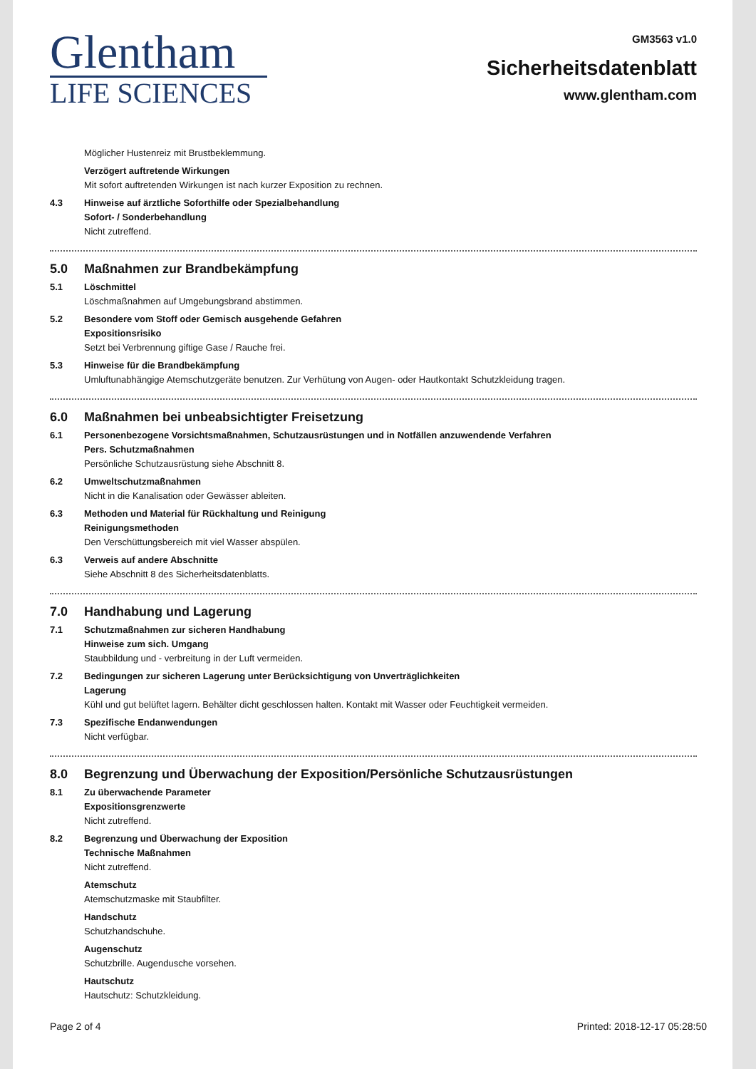Glentham
LIFE SCIENCES
GM3563 v1.0
Sicherheitsdatenblatt
www.glentham.com
Möglicher Hustenreiz mit Brustbeklemmung.
Verzögert auftretende Wirkungen
Mit sofort auftretenden Wirkungen ist nach kurzer Exposition zu rechnen.
4.3 Hinweise auf ärztliche Soforthilfe oder Spezialbehandlung
Sofort- / Sonderbehandlung
Nicht zutreffend.
5.0 Maßnahmen zur Brandbekämpfung
5.1 Löschmittel
Löschmaßnahmen auf Umgebungsbrand abstimmen.
5.2 Besondere vom Stoff oder Gemisch ausgehende Gefahren
Expositionsrisiko
Setzt bei Verbrennung giftige Gase / Rauche frei.
5.3 Hinweise für die Brandbekämpfung
Umluftunabhängige Atemschutzgeräte benutzen. Zur Verhütung von Augen- oder Hautkontakt Schutzkleidung tragen.
6.0 Maßnahmen bei unbeabsichtigter Freisetzung
6.1 Personenbezogene Vorsichtsmaßnahmen, Schutzausrüstungen und in Notfällen anzuwendende Verfahren
Pers. Schutzmaßnahmen
Persönliche Schutzausrüstung siehe Abschnitt 8.
6.2 Umweltschutzmaßnahmen
Nicht in die Kanalisation oder Gewässer ableiten.
6.3 Methoden und Material für Rückhaltung und Reinigung
Reinigungsmethoden
Den Verschüttungsbereich mit viel Wasser abspülen.
6.3 Verweis auf andere Abschnitte
Siehe Abschnitt 8 des Sicherheitsdatenblatts.
7.0 Handhabung und Lagerung
7.1 Schutzmaßnahmen zur sicheren Handhabung
Hinweise zum sich. Umgang
Staubbildung und - verbreitung in der Luft vermeiden.
7.2 Bedingungen zur sicheren Lagerung unter Berücksichtigung von Unverträglichkeiten
Lagerung
Kühl und gut belüftet lagern. Behälter dicht geschlossen halten. Kontakt mit Wasser oder Feuchtigkeit vermeiden.
7.3 Spezifische Endanwendungen
Nicht verfügbar.
8.0 Begrenzung und Überwachung der Exposition/Persönliche Schutzausrüstungen
8.1 Zu überwachende Parameter
Expositionsgrenzwerte
Nicht zutreffend.
8.2 Begrenzung und Überwachung der Exposition
Technische Maßnahmen
Nicht zutreffend.
Atemschutz
Atemschutzmaske mit Staubfilter.
Handschutz
Schutzhandschuhe.
Augenschutz
Schutzbrille. Augendusche vorsehen.
Hautschutz
Hautschutz: Schutzkleidung.
Page 2 of 4 Printed: 2018-12-17 05:28:50